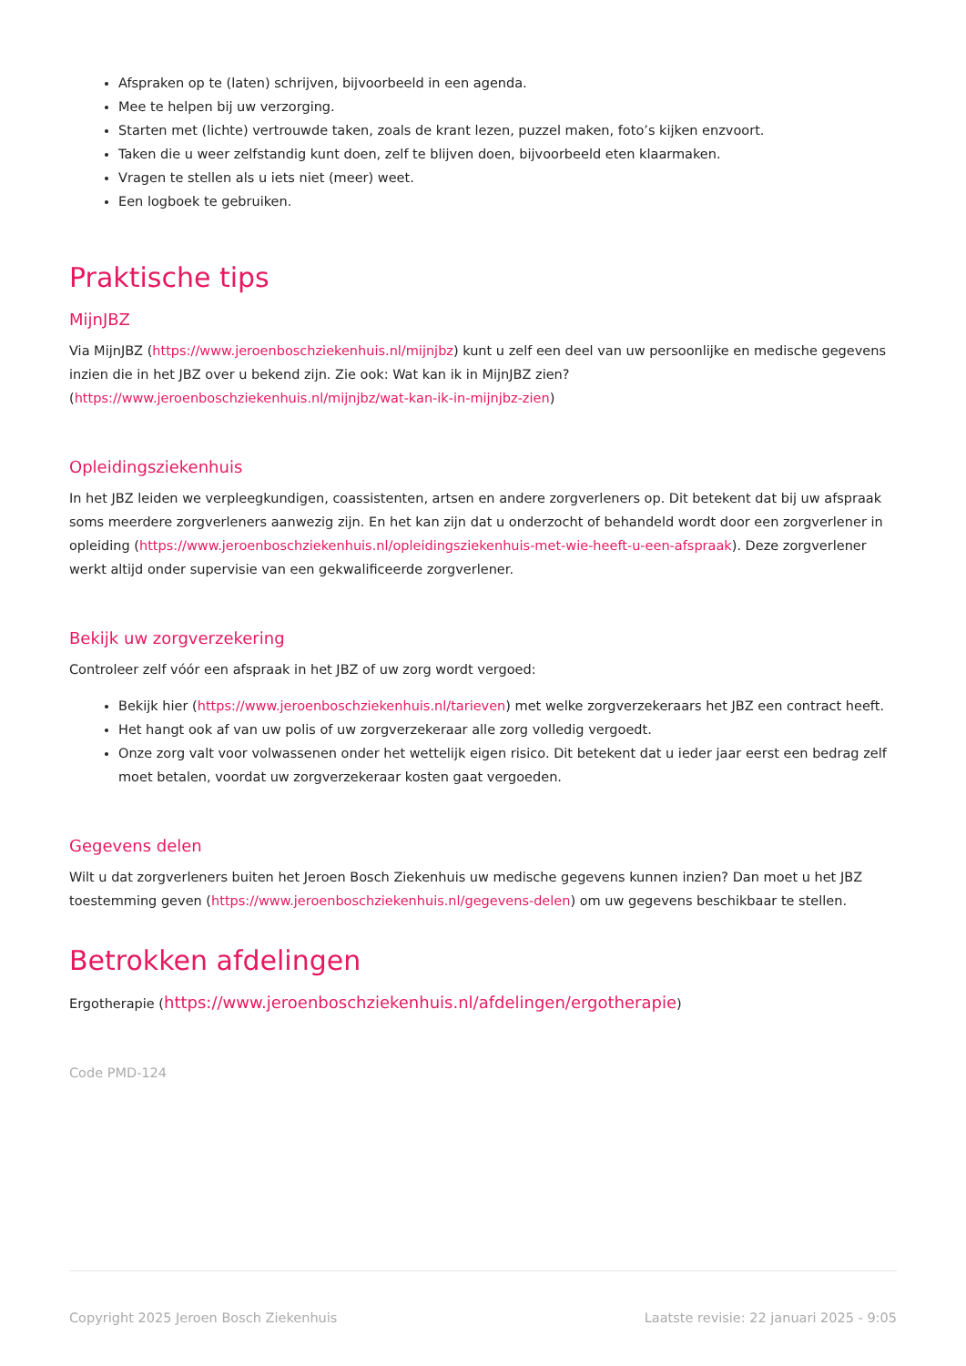Afspraken op te (laten) schrijven, bijvoorbeeld in een agenda.
Mee te helpen bij uw verzorging.
Starten met (lichte) vertrouwde taken, zoals de krant lezen, puzzel maken, foto’s kijken enzvoort.
Taken die u weer zelfstandig kunt doen, zelf te blijven doen, bijvoorbeeld eten klaarmaken.
Vragen te stellen als u iets niet (meer) weet.
Een logboek te gebruiken.
Praktische tips
MijnJBZ
Via MijnJBZ (https://www.jeroenboschziekenhuis.nl/mijnjbz) kunt u zelf een deel van uw persoonlijke en medische gegevens inzien die in het JBZ over u bekend zijn. Zie ook: Wat kan ik in MijnJBZ zien? (https://www.jeroenboschziekenhuis.nl/mijnjbz/wat-kan-ik-in-mijnjbz-zien)
Opleidingsziekenhuis
In het JBZ leiden we verpleegkundigen, coassistenten, artsen en andere zorgverleners op. Dit betekent dat bij uw afspraak soms meerdere zorgverleners aanwezig zijn. En het kan zijn dat u onderzocht of behandeld wordt door een zorgverlener in opleiding (https://www.jeroenboschziekenhuis.nl/opleidingsziekenhuis-met-wie-heeft-u-een-afspraak). Deze zorgverlener werkt altijd onder supervisie van een gekwalificeerde zorgverlener.
Bekijk uw zorgverzekering
Controleer zelf vóór een afspraak in het JBZ of uw zorg wordt vergoed:
Bekijk hier (https://www.jeroenboschziekenhuis.nl/tarieven) met welke zorgverzekeraars het JBZ een contract heeft.
Het hangt ook af van uw polis of uw zorgverzekeraar alle zorg volledig vergoedt.
Onze zorg valt voor volwassenen onder het wettelijk eigen risico. Dit betekent dat u ieder jaar eerst een bedrag zelf moet betalen, voordat uw zorgverzekeraar kosten gaat vergoeden.
Gegevens delen
Wilt u dat zorgverleners buiten het Jeroen Bosch Ziekenhuis uw medische gegevens kunnen inzien? Dan moet u het JBZ toestemming geven (https://www.jeroenboschziekenhuis.nl/gegevens-delen) om uw gegevens beschikbaar te stellen.
Betrokken afdelingen
Ergotherapie (https://www.jeroenboschziekenhuis.nl/afdelingen/ergotherapie)
Code PMD-124
Copyright 2025 Jeroen Bosch Ziekenhuis Laatste revisie: 22 januari 2025 - 9:05